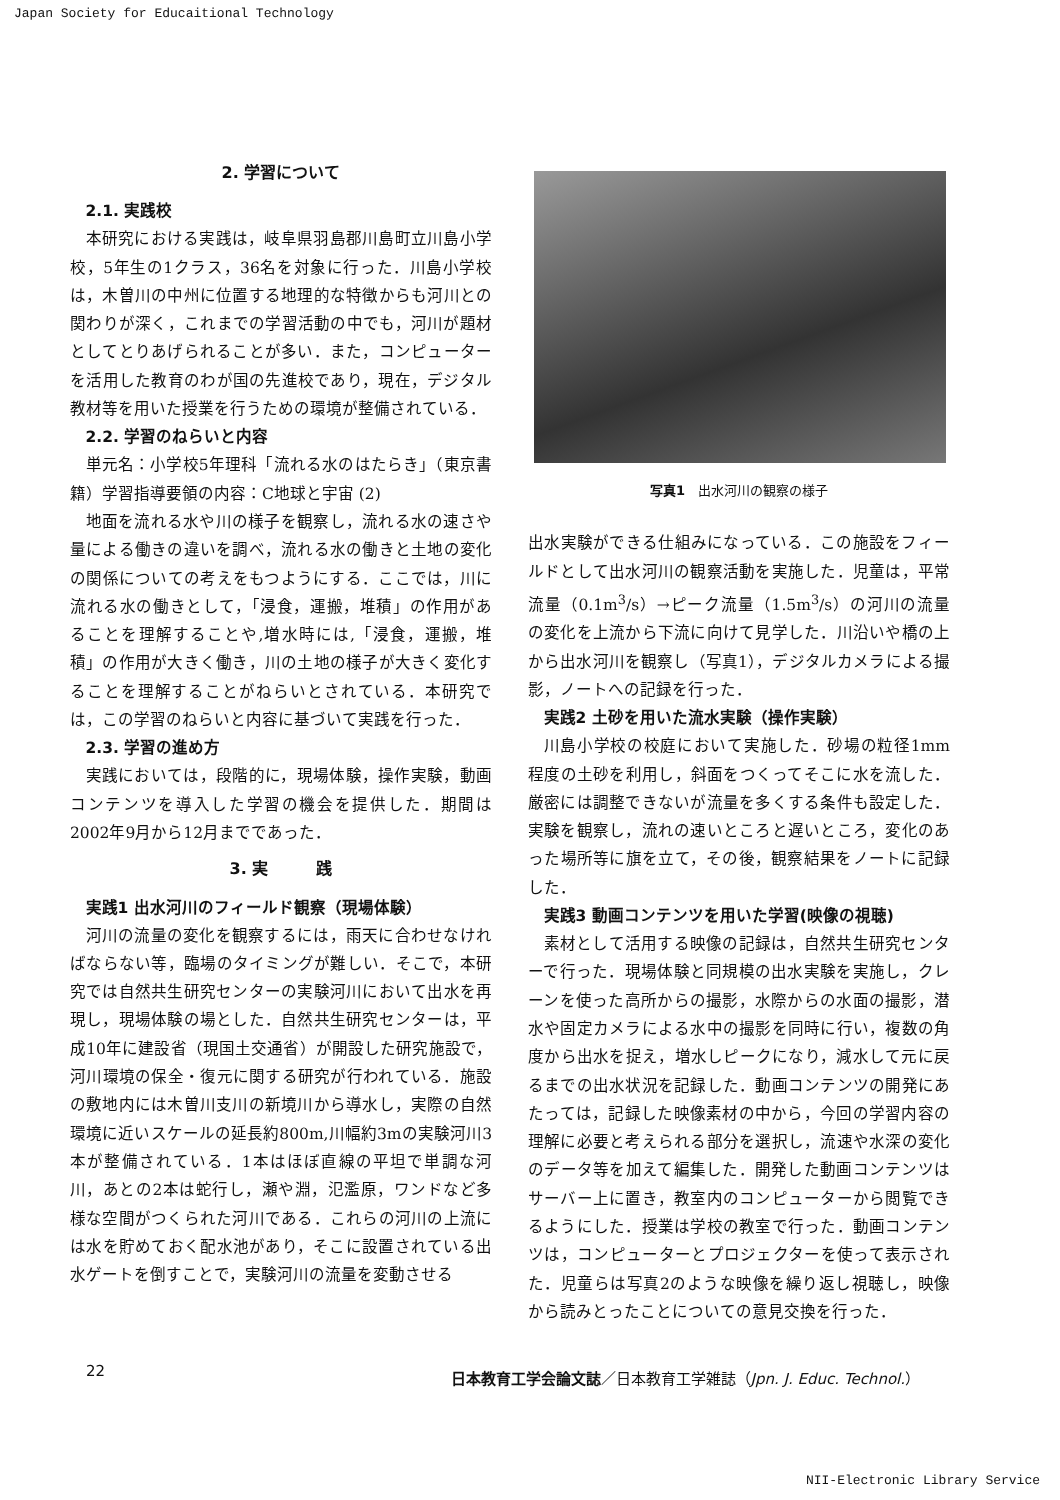Japan Society for Educaitional Technology
2. 学習について
2.1. 実践校
本研究における実践は，岐阜県羽島郡川島町立川島小学校，5年生の1クラス，36名を対象に行った．川島小学校は，木曽川の中州に位置する地理的な特徴からも河川との関わりが深く，これまでの学習活動の中でも，河川が題材としてとりあげられることが多い．また，コンピューターを活用した教育のわが国の先進校であり，現在，デジタル教材等を用いた授業を行うための環境が整備されている．
2.2. 学習のねらいと内容
単元名：小学校5年理科「流れる水のはたらき」（東京書籍）学習指導要領の内容：C地球と宇宙 (2)
地面を流れる水や川の様子を観察し，流れる水の速さや量による働きの違いを調べ，流れる水の働きと土地の変化の関係についての考えをもつようにする．ここでは，川に流れる水の働きとして，「浸食，運搬，堆積」の作用があることを理解することや,増水時には,「浸食，運搬，堆積」の作用が大きく働き，川の土地の様子が大きく変化することを理解することがねらいとされている．本研究では，この学習のねらいと内容に基づいて実践を行った．
2.3. 学習の進め方
実践においては，段階的に，現場体験，操作実験，動画コンテンツを導入した学習の機会を提供した．期間は2002年9月から12月までであった．
3. 実　　　践
実践1 出水河川のフィールド観察（現場体験）
河川の流量の変化を観察するには，雨天に合わせなければならない等，臨場のタイミングが難しい．そこで，本研究では自然共生研究センターの実験河川において出水を再現し，現場体験の場とした．自然共生研究センターは，平成10年に建設省（現国土交通省）が開設した研究施設で，河川環境の保全・復元に関する研究が行われている．施設の敷地内には木曽川支川の新境川から導水し，実際の自然環境に近いスケールの延長約800m,川幅約3mの実験河川3本が整備されている．1本はほぼ直線の平坦で単調な河川，あとの2本は蛇行し，瀬や淵，氾濫原，ワンドなど多様な空間がつくられた河川である．これらの河川の上流には水を貯めておく配水池があり，そこに設置されている出水ゲートを倒すことで，実験河川の流量を変動させる
写真1　出水河川の観察の様子
出水実験ができる仕組みになっている．この施設をフィールドとして出水河川の観察活動を実施した．児童は，平常流量（0.1m<sup>3</sup>/s）→ピーク流量（1.5m<sup>3</sup>/s）の河川の流量の変化を上流から下流に向けて見学した．川沿いや橋の上から出水河川を観察し（写真1），デジタルカメラによる撮影，ノートへの記録を行った．
実践2 土砂を用いた流水実験（操作実験）
川島小学校の校庭において実施した．砂場の粒径1mm程度の土砂を利用し，斜面をつくってそこに水を流した．厳密には調整できないが流量を多くする条件も設定した．実験を観察し，流れの速いところと遅いところ，変化のあった場所等に旗を立て，その後，観察結果をノートに記録した．
実践3 動画コンテンツを用いた学習(映像の視聴)
素材として活用する映像の記録は，自然共生研究センターで行った．現場体験と同規模の出水実験を実施し，クレーンを使った高所からの撮影，水際からの水面の撮影，潜水や固定カメラによる水中の撮影を同時に行い，複数の角度から出水を捉え，増水しピークになり，減水して元に戻るまでの出水状況を記録した．動画コンテンツの開発にあたっては，記録した映像素材の中から，今回の学習内容の理解に必要と考えられる部分を選択し，流速や水深の変化のデータ等を加えて編集した．開発した動画コンテンツはサーバー上に置き，教室内のコンピューターから閲覧できるようにした．授業は学校の教室で行った．動画コンテンツは，コンピューターとプロジェクターを使って表示された．児童らは写真2のような映像を繰り返し視聴し，映像から読みとったことについての意見交換を行った．
22 日本教育工学会論文誌／日本教育工学雑誌（Jpn. J. Educ. Technol.）
NII-Electronic Library Service